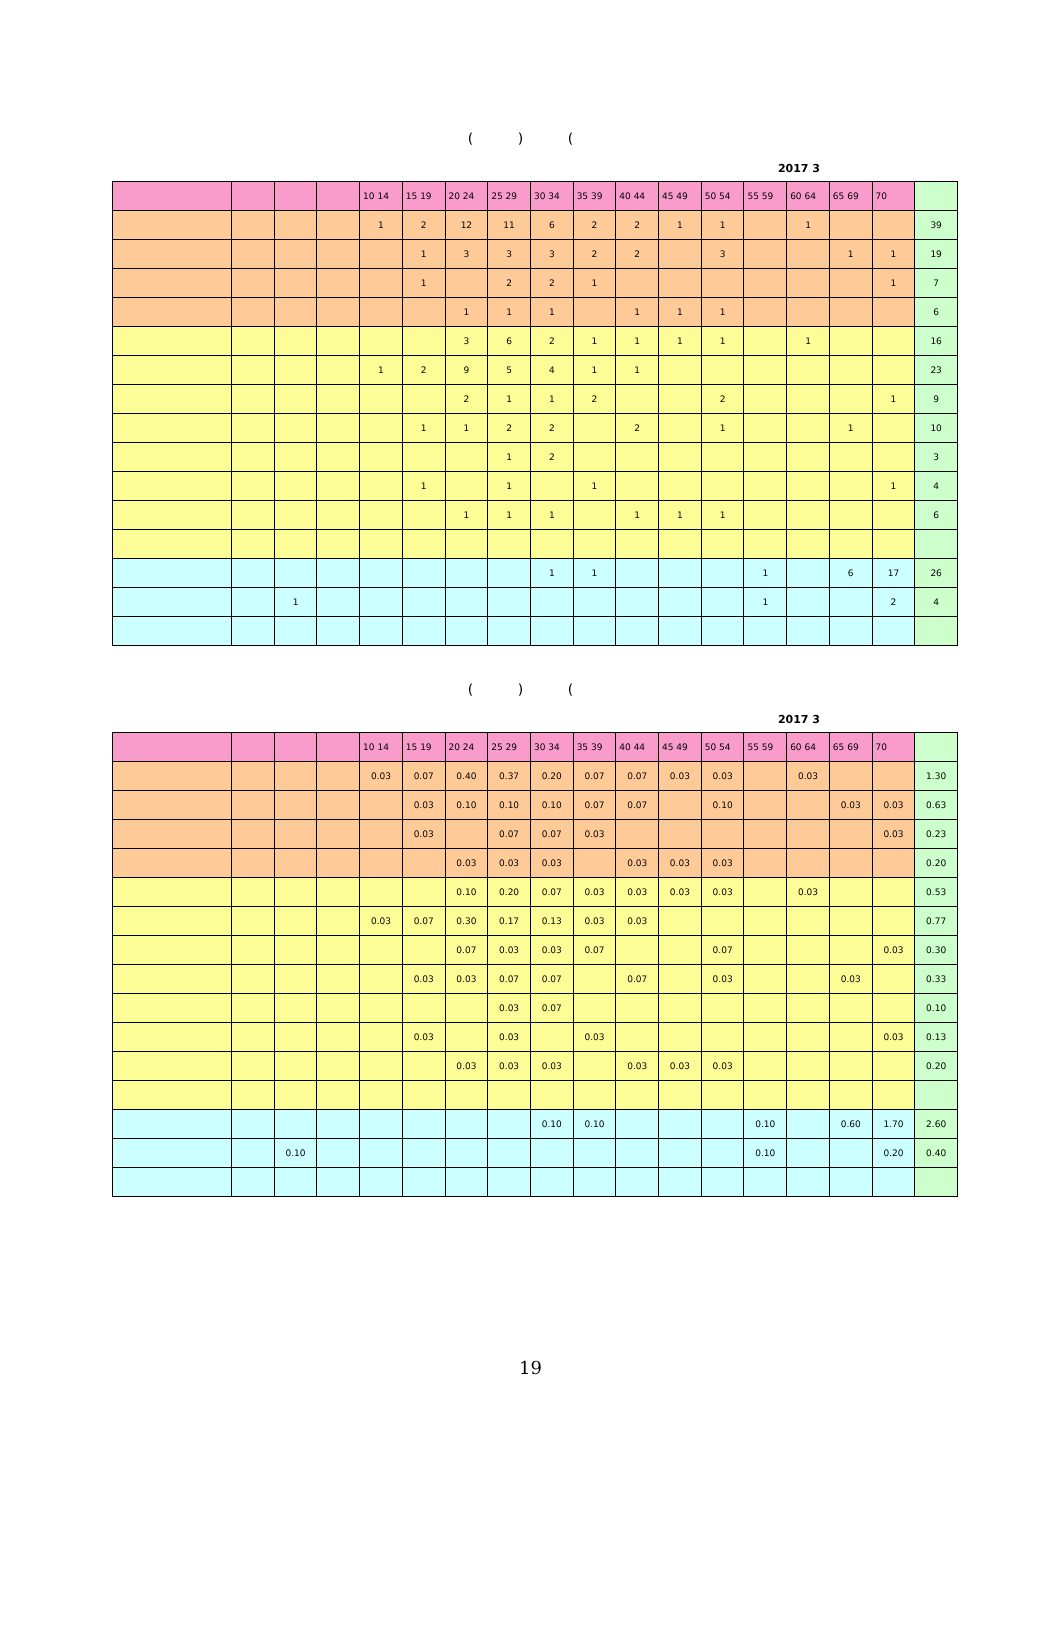( ) (
2017 3
| | | | | 10 14 | 15 19 | 20 24 | 25 29 | 30 34 | 35 39 | 40 44 | 45 49 | 50 54 | 55 59 | 60 64 | 65 69 | 70 | |
| --- | --- | --- | --- | --- | --- | --- | --- | --- | --- | --- | --- | --- | --- | --- | --- | --- | --- |
| | | | | 1 | 2 | 12 | 11 | 6 | 2 | 2 | 1 | 1 | | 1 | | | 39 |
| | | | | | 1 | 3 | 3 | 3 | 2 | 2 | | 3 | | | 1 | 1 | 19 |
| | | | | | 1 | | 2 | 2 | 1 | | | | | | | 1 | 7 |
| | | | | | | 1 | 1 | 1 | | 1 | 1 | 1 | | | | | 6 |
| | | | | | | 3 | 6 | 2 | 1 | 1 | 1 | 1 | | 1 | | | 16 |
| | | | | 1 | 2 | 9 | 5 | 4 | 1 | 1 | | | | | | | 23 |
| | | | | | | 2 | 1 | 1 | 2 | | | 2 | | | | 1 | 9 |
| | | | | | 1 | 1 | 2 | 2 | | 2 | | 1 | | | 1 | | 10 |
| | | | | | | | 1 | 2 | | | | | | | | | 3 |
| | | | | | 1 | | 1 | | 1 | | | | | | | 1 | 4 |
| | | | | | | 1 | 1 | 1 | | 1 | 1 | 1 | | | | | 6 |
| | | | | | | | | 1 | 1 | | | | 1 | | 6 | 17 | 26 |
| | | 1 | | | | | | | | | | | 1 | | | 2 | 4 |
( ) (
2017 3
| | | | | 10 14 | 15 19 | 20 24 | 25 29 | 30 34 | 35 39 | 40 44 | 45 49 | 50 54 | 55 59 | 60 64 | 65 69 | 70 | |
| --- | --- | --- | --- | --- | --- | --- | --- | --- | --- | --- | --- | --- | --- | --- | --- | --- | --- |
| | | | | 0.03 | 0.07 | 0.40 | 0.37 | 0.20 | 0.07 | 0.07 | 0.03 | 0.03 | | 0.03 | | | 1.30 |
| | | | | | 0.03 | 0.10 | 0.10 | 0.10 | 0.07 | 0.07 | | 0.10 | | | 0.03 | 0.03 | 0.63 |
| | | | | | 0.03 | | 0.07 | 0.07 | 0.03 | | | | | | | 0.03 | 0.23 |
| | | | | | | 0.03 | 0.03 | 0.03 | | 0.03 | 0.03 | 0.03 | | | | | 0.20 |
| | | | | | | 0.10 | 0.20 | 0.07 | 0.03 | 0.03 | 0.03 | 0.03 | | 0.03 | | | 0.53 |
| | | | | 0.03 | 0.07 | 0.30 | 0.17 | 0.13 | 0.03 | 0.03 | | | | | | | 0.77 |
| | | | | | | 0.07 | 0.03 | 0.03 | 0.07 | | | 0.07 | | | | 0.03 | 0.30 |
| | | | | | 0.03 | 0.03 | 0.07 | 0.07 | | 0.07 | | 0.03 | | | 0.03 | | 0.33 |
| | | | | | | | 0.03 | 0.07 | | | | | | | | | 0.10 |
| | | | | | 0.03 | | 0.03 | | 0.03 | | | | | | | 0.03 | 0.13 |
| | | | | | | 0.03 | 0.03 | 0.03 | | 0.03 | 0.03 | 0.03 | | | | | 0.20 |
| | | | | | | | | 0.10 | 0.10 | | | | 0.10 | | 0.60 | 1.70 | 2.60 |
| | | 0.10 | | | | | | | | | | | 0.10 | | | 0.20 | 0.40 |
19